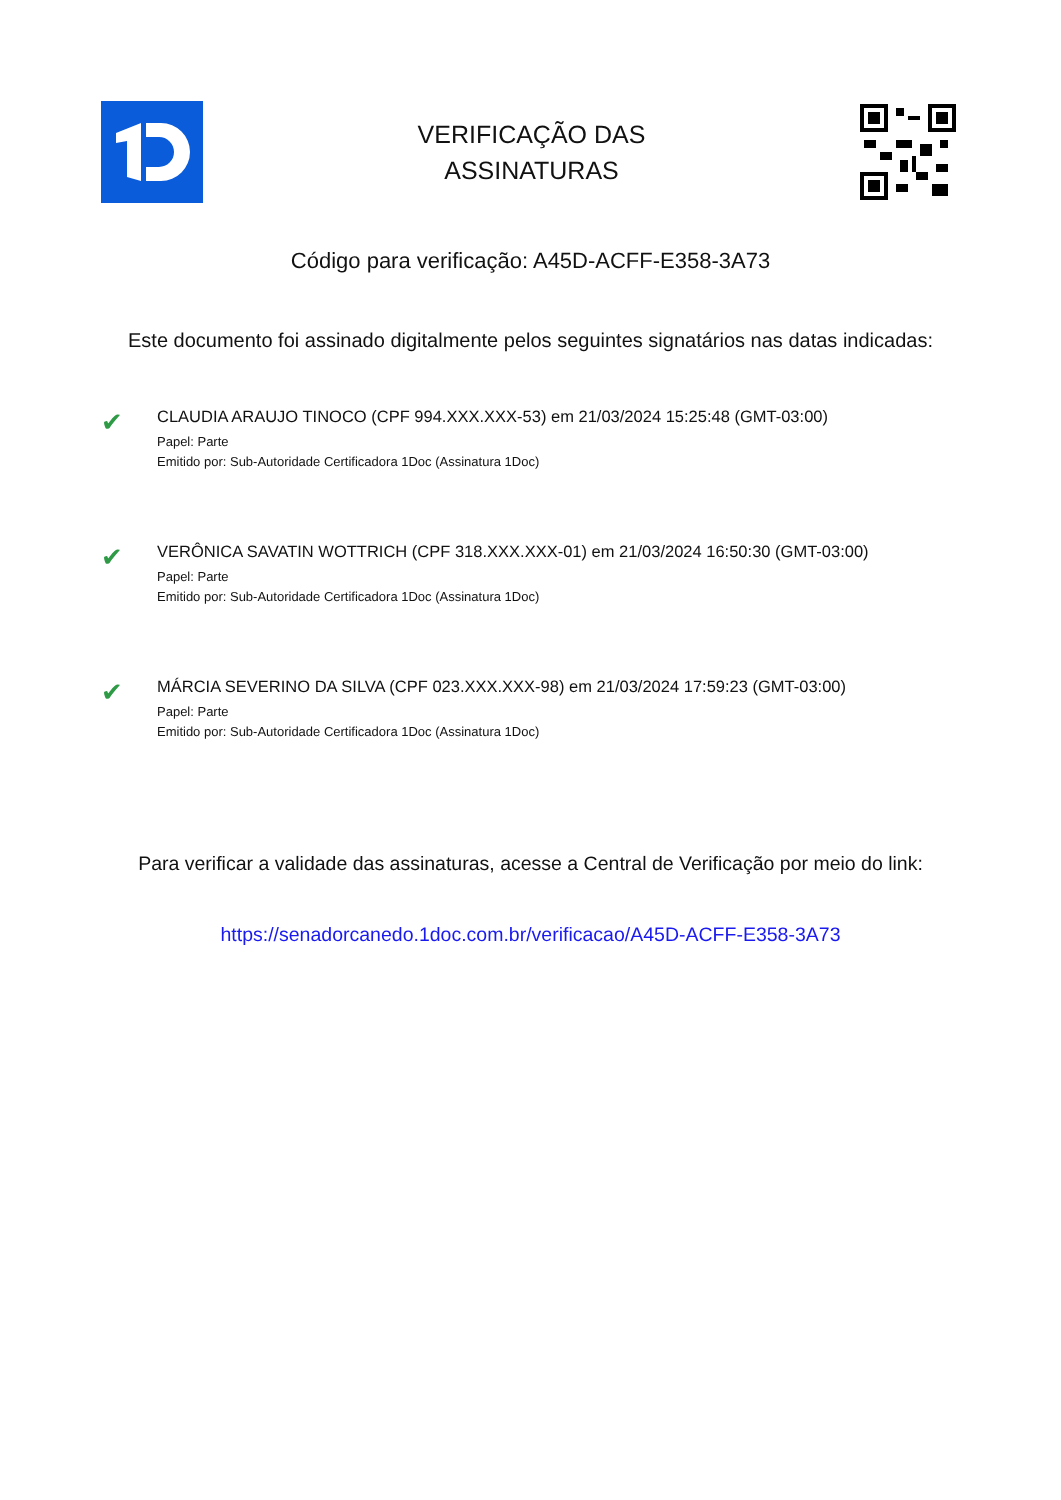VERIFICAÇÃO DAS
ASSINATURAS
Código para verificação: A45D-ACFF-E358-3A73
Este documento foi assinado digitalmente pelos seguintes signatários nas datas indicadas:
✔
CLAUDIA ARAUJO TINOCO (CPF 994.XXX.XXX-53) em 21/03/2024 15:25:48 (GMT-03:00)
Papel: Parte
Emitido por: Sub-Autoridade Certificadora 1Doc (Assinatura 1Doc)
✔
VERÔNICA SAVATIN WOTTRICH (CPF 318.XXX.XXX-01) em 21/03/2024 16:50:30 (GMT-03:00)
Papel: Parte
Emitido por: Sub-Autoridade Certificadora 1Doc (Assinatura 1Doc)
✔
MÁRCIA SEVERINO DA SILVA (CPF 023.XXX.XXX-98) em 21/03/2024 17:59:23 (GMT-03:00)
Papel: Parte
Emitido por: Sub-Autoridade Certificadora 1Doc (Assinatura 1Doc)
Para verificar a validade das assinaturas, acesse a Central de Verificação por meio do link:
https://senadorcanedo.1doc.com.br/verificacao/A45D-ACFF-E358-3A73